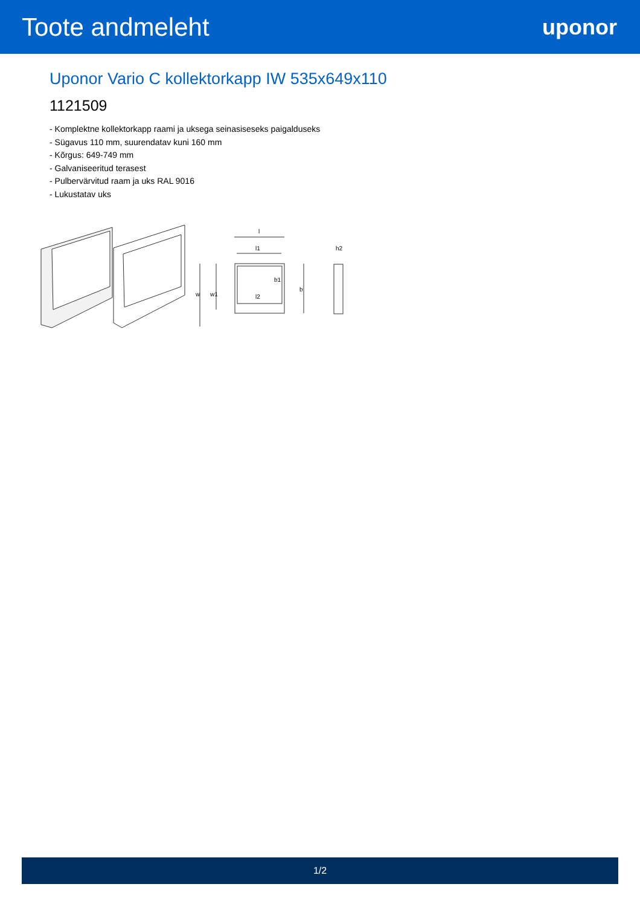Toote andmeleht
uponor
Uponor Vario C kollektorkapp IW 535x649x110
1121509
- Komplektne kollektorkapp raami ja uksega seinasiseseks paigalduseks
- Sügavus 110 mm, suurendatav kuni 160 mm
- Kõrgus: 649-749 mm
- Galvaniseeritud terasest
- Pulbervärvitud raam ja uks RAL 9016
- Lukustatav uks
l
l1
l2
b1
b
w
w1
h2
1/2